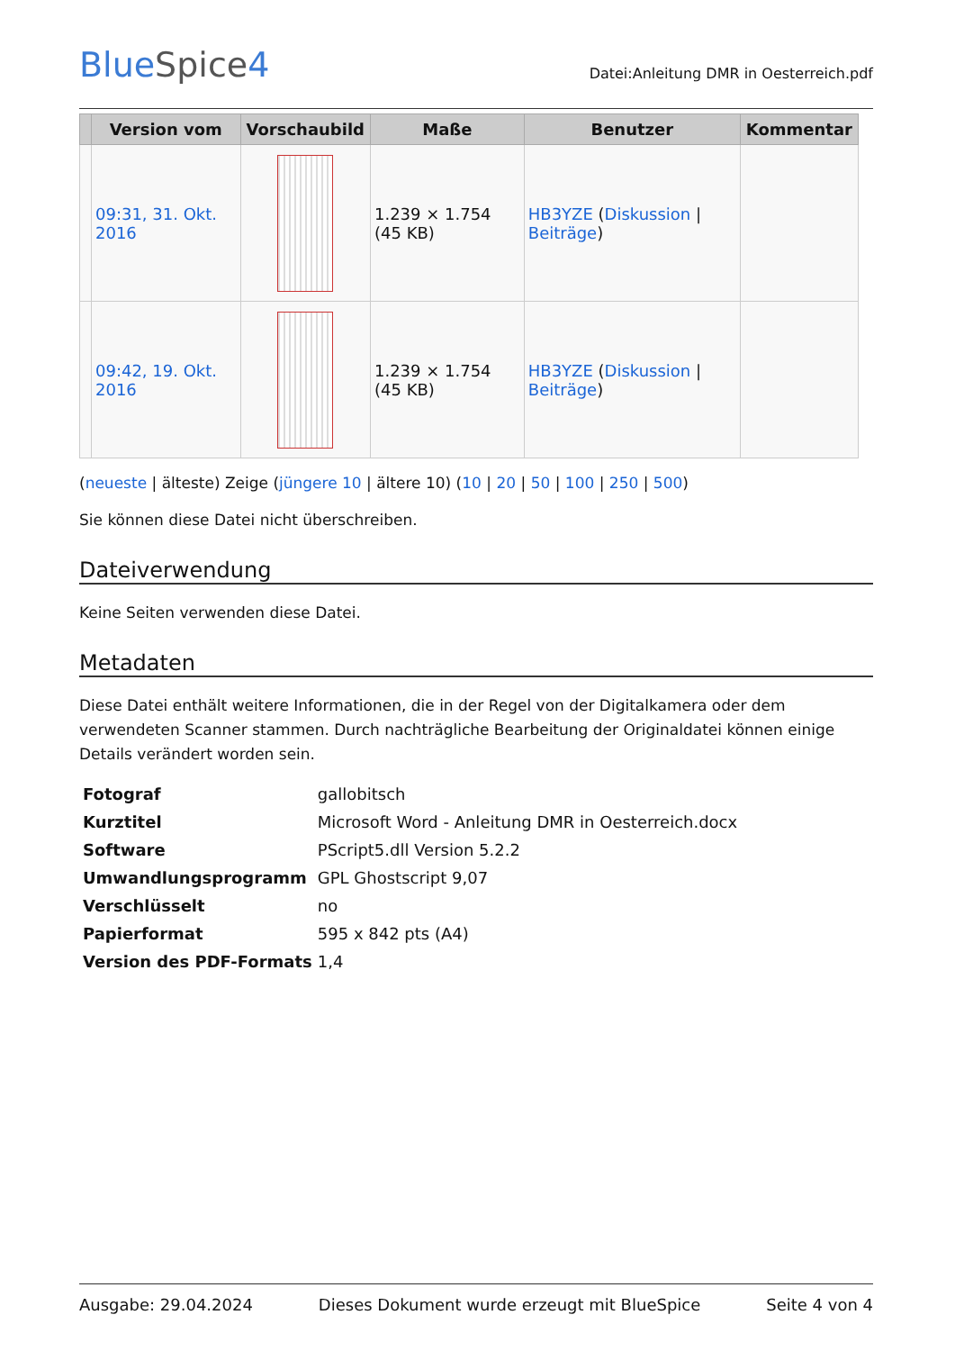BlueSpice4
Datei:Anleitung DMR in Oesterreich.pdf
| | Version vom | Vorschaubild | Maße | Benutzer | Kommentar |
| --- | --- | --- | --- | --- | --- |
| | 09:31, 31. Okt. 2016 | | 1.239 × 1.754 (45 KB) | HB3YZE ( Diskussion / Beiträge ) | |
| | 09:42, 19. Okt. 2016 | | 1.239 × 1.754 (45 KB) | HB3YZE ( Diskussion / Beiträge ) | |
(neueste | älteste) Zeige (jüngere 10 | ältere 10) (10 | 20 | 50 | 100 | 250 | 500)
Sie können diese Datei nicht überschreiben.
Dateiverwendung
Keine Seiten verwenden diese Datei.
Metadaten
Diese Datei enthält weitere Informationen, die in der Regel von der Digitalkamera oder dem verwendeten Scanner stammen. Durch nachträgliche Bearbeitung der Originaldatei können einige Details verändert worden sein.
| Fotograf | gallobitsch |
| Kurztitel | Microsoft Word - Anleitung DMR in Oesterreich.docx |
| Software | PScript5.dll Version 5.2.2 |
| Umwandlungsprogramm | GPL Ghostscript 9,07 |
| Verschlüsselt | no |
| Papierformat | 595 x 842 pts (A4) |
| Version des PDF-Formats | 1,4 |
Ausgabe: 29.04.2024 Dieses Dokument wurde erzeugt mit BlueSpice Seite 4 von 4